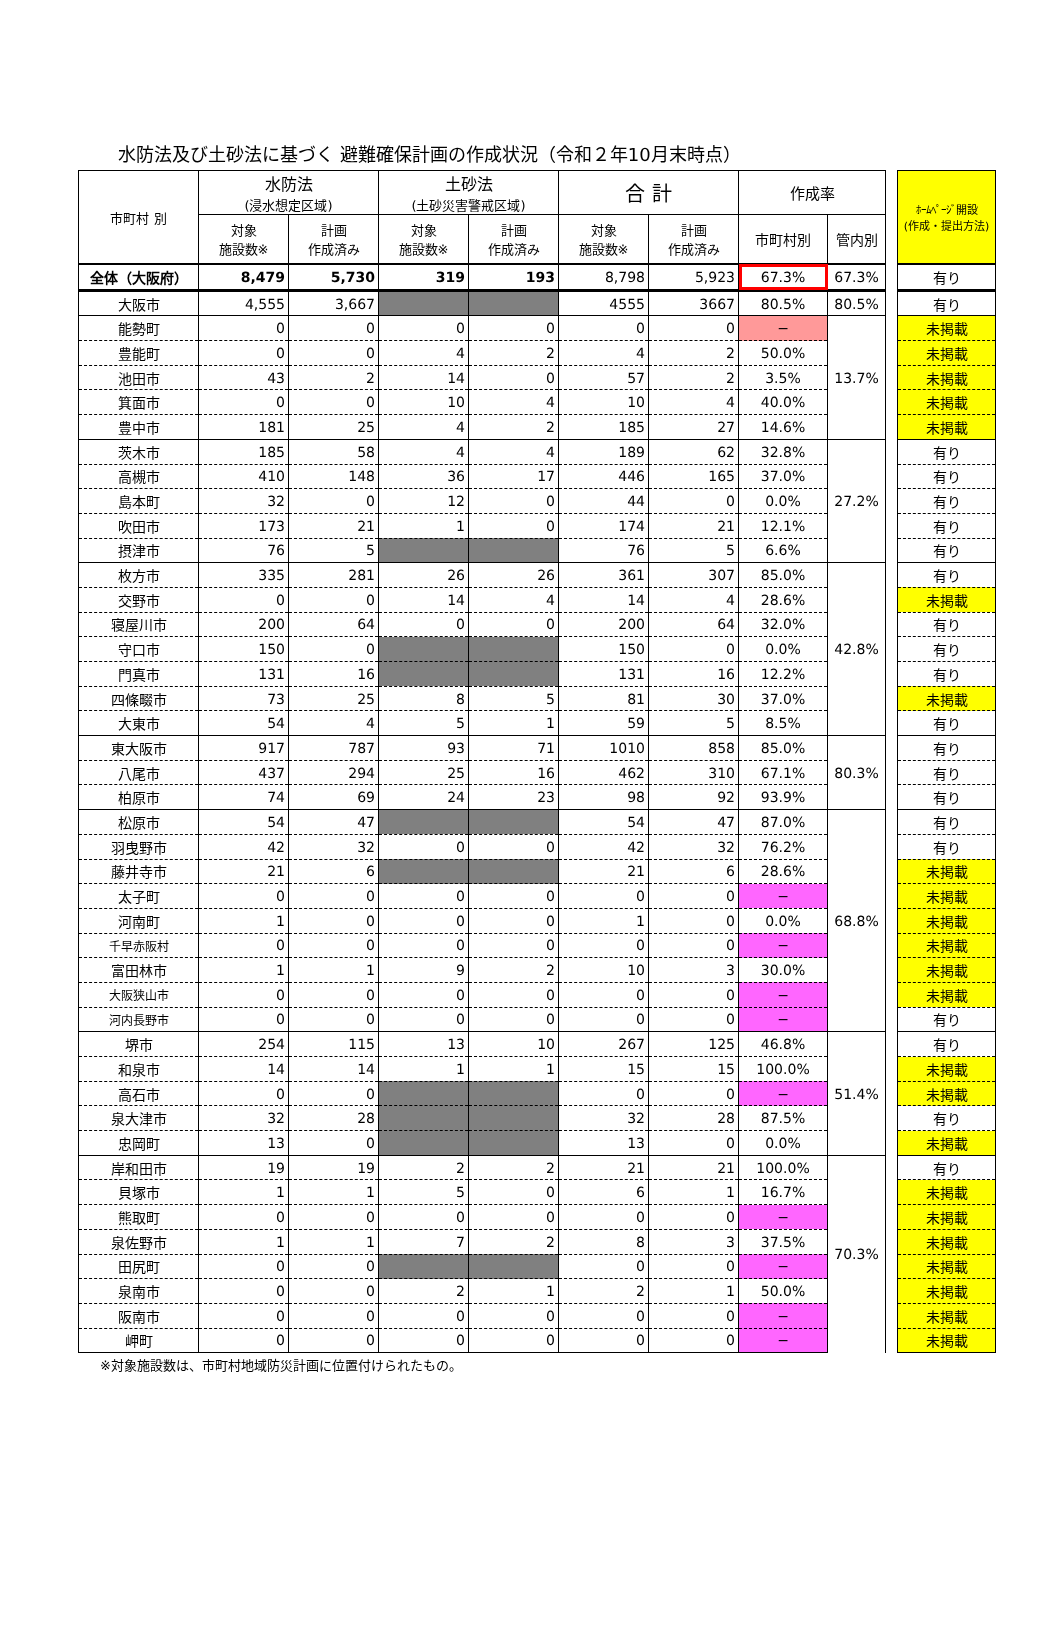水防法及び土砂法に基づく 避難確保計画の作成状況（令和２年10月末時点）
| 市町村 別 | 水防法 (浸水想定区域) | | 土砂法 (土砂災害警戒区域) | | 合 計 | | 作成率 | | | ﾎｰﾑﾍﾟｰｼﾞ開設 (作成・提出方法) |
| --- | --- | --- | --- | --- | --- | --- | --- | --- | --- | --- |
| | 対象 施設数※ | 計画 作成済み | 対象 施設数※ | 計画 作成済み | 対象 施設数※ | 計画 作成済み | 市町村別 | 管内別 | | |
| 全体（大阪府） | 8,479 | 5,730 | 319 | 193 | 8,798 | 5,923 | 67.3% | 67.3% | | 有り |
| 大阪市 | 4,555 | 3,667 | | | 4555 | 3667 | 80.5% | 80.5% | | 有り |
| 能勢町 | 0 | 0 | 0 | 0 | 0 | 0 | − | 13.7% | | 未掲載 |
| 豊能町 | 0 | 0 | 4 | 2 | 4 | 2 | 50.0% | | | 未掲載 |
| 池田市 | 43 | 2 | 14 | 0 | 57 | 2 | 3.5% | | | 未掲載 |
| 箕面市 | 0 | 0 | 10 | 4 | 10 | 4 | 40.0% | | | 未掲載 |
| 豊中市 | 181 | 25 | 4 | 2 | 185 | 27 | 14.6% | | | 未掲載 |
| 茨木市 | 185 | 58 | 4 | 4 | 189 | 62 | 32.8% | 27.2% | | 有り |
| 高槻市 | 410 | 148 | 36 | 17 | 446 | 165 | 37.0% | | | 有り |
| 島本町 | 32 | 0 | 12 | 0 | 44 | 0 | 0.0% | | | 有り |
| 吹田市 | 173 | 21 | 1 | 0 | 174 | 21 | 12.1% | | | 有り |
| 摂津市 | 76 | 5 | | | 76 | 5 | 6.6% | | | 有り |
| 枚方市 | 335 | 281 | 26 | 26 | 361 | 307 | 85.0% | 42.8% | | 有り |
| 交野市 | 0 | 0 | 14 | 4 | 14 | 4 | 28.6% | | | 未掲載 |
| 寝屋川市 | 200 | 64 | 0 | 0 | 200 | 64 | 32.0% | | | 有り |
| 守口市 | 150 | 0 | | | 150 | 0 | 0.0% | | | 有り |
| 門真市 | 131 | 16 | | | 131 | 16 | 12.2% | | | 有り |
| 四條畷市 | 73 | 25 | 8 | 5 | 81 | 30 | 37.0% | | | 未掲載 |
| 大東市 | 54 | 4 | 5 | 1 | 59 | 5 | 8.5% | | | 有り |
| 東大阪市 | 917 | 787 | 93 | 71 | 1010 | 858 | 85.0% | 80.3% | | 有り |
| 八尾市 | 437 | 294 | 25 | 16 | 462 | 310 | 67.1% | | | 有り |
| 柏原市 | 74 | 69 | 24 | 23 | 98 | 92 | 93.9% | | | 有り |
| 松原市 | 54 | 47 | | | 54 | 47 | 87.0% | 68.8% | | 有り |
| 羽曳野市 | 42 | 32 | 0 | 0 | 42 | 32 | 76.2% | | | 有り |
| 藤井寺市 | 21 | 6 | | | 21 | 6 | 28.6% | | | 未掲載 |
| 太子町 | 0 | 0 | 0 | 0 | 0 | 0 | − | | | 未掲載 |
| 河南町 | 1 | 0 | 0 | 0 | 1 | 0 | 0.0% | | | 未掲載 |
| 千早赤阪村 | 0 | 0 | 0 | 0 | 0 | 0 | − | | | 未掲載 |
| 富田林市 | 1 | 1 | 9 | 2 | 10 | 3 | 30.0% | | | 未掲載 |
| 大阪狭山市 | 0 | 0 | 0 | 0 | 0 | 0 | − | | | 未掲載 |
| 河内長野市 | 0 | 0 | 0 | 0 | 0 | 0 | − | | | 有り |
| 堺市 | 254 | 115 | 13 | 10 | 267 | 125 | 46.8% | 51.4% | | 有り |
| 和泉市 | 14 | 14 | 1 | 1 | 15 | 15 | 100.0% | | | 未掲載 |
| 高石市 | 0 | 0 | | | 0 | 0 | − | | | 未掲載 |
| 泉大津市 | 32 | 28 | | | 32 | 28 | 87.5% | | | 有り |
| 忠岡町 | 13 | 0 | | | 13 | 0 | 0.0% | | | 未掲載 |
| 岸和田市 | 19 | 19 | 2 | 2 | 21 | 21 | 100.0% | 70.3% | | 有り |
| 貝塚市 | 1 | 1 | 5 | 0 | 6 | 1 | 16.7% | | | 未掲載 |
| 熊取町 | 0 | 0 | 0 | 0 | 0 | 0 | − | | | 未掲載 |
| 泉佐野市 | 1 | 1 | 7 | 2 | 8 | 3 | 37.5% | | | 未掲載 |
| 田尻町 | 0 | 0 | | | 0 | 0 | − | | | 未掲載 |
| 泉南市 | 0 | 0 | 2 | 1 | 2 | 1 | 50.0% | | | 未掲載 |
| 阪南市 | 0 | 0 | 0 | 0 | 0 | 0 | − | | | 未掲載 |
| 岬町 | 0 | 0 | 0 | 0 | 0 | 0 | − | | | 未掲載 |
※対象施設数は、市町村地域防災計画に位置付けられたもの。